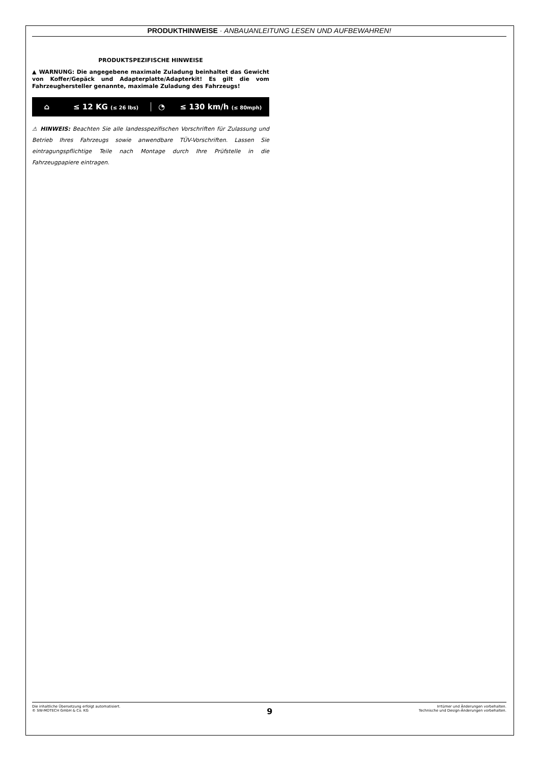PRODUKTHINWEISE · ANBAUANLEITUNG LESEN UND AUFBEWAHREN!
PRODUKTSPEZIFISCHE HINWEISE
▲ WARNUNG: Die angegebene maximale Zuladung beinhaltet das Gewicht von Koffer/Gepäck und Adapterplatte/Adapterkit! Es gilt die vom Fahrzeughersteller genannte, maximale Zuladung des Fahrzeugs!
⌂ ≤ 12 KG (≤ 26 lbs)
◔ ≤ 130 km/h (≤ 80mph)
⚠ HINWEIS: Beachten Sie alle landesspezifischen Vorschriften für Zulassung und Betrieb Ihres Fahrzeugs sowie anwendbare TÜV-Vorschriften. Lassen Sie eintragungspflichtige Teile nach Montage durch Ihre Prüfstelle in die Fahrzeugpapiere eintragen.
Die inhaltliche Übersetzung erfolgt automatisiert.
© SW-MOTECH GmbH & Co. KG
9
Irrtümer und Änderungen vorbehalten.
Technische und Design-Änderungen vorbehalten.